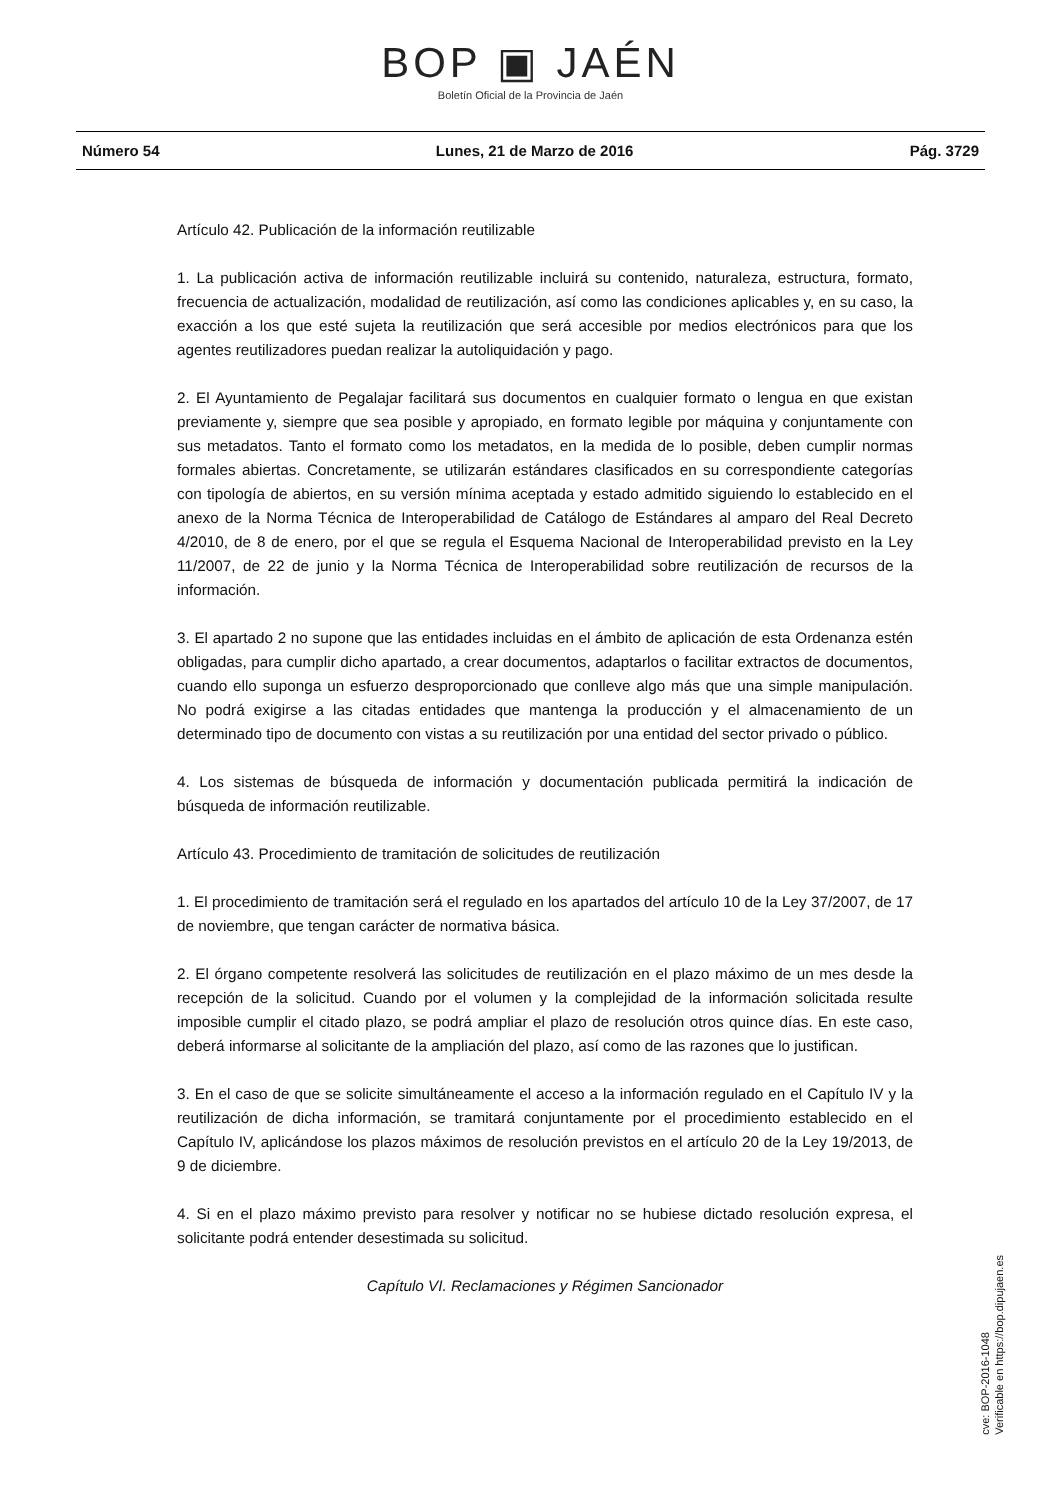BOP ▣ JAÉN
Boletín Oficial de la Provincia de Jaén
Número 54 Lunes, 21 de Marzo de 2016 Pág. 3729
Artículo 42. Publicación de la información reutilizable
1. La publicación activa de información reutilizable incluirá su contenido, naturaleza, estructura, formato, frecuencia de actualización, modalidad de reutilización, así como las condiciones aplicables y, en su caso, la exacción a los que esté sujeta la reutilización que será accesible por medios electrónicos para que los agentes reutilizadores puedan realizar la autoliquidación y pago.
2. El Ayuntamiento de Pegalajar facilitará sus documentos en cualquier formato o lengua en que existan previamente y, siempre que sea posible y apropiado, en formato legible por máquina y conjuntamente con sus metadatos. Tanto el formato como los metadatos, en la medida de lo posible, deben cumplir normas formales abiertas. Concretamente, se utilizarán estándares clasificados en su correspondiente categorías con tipología de abiertos, en su versión mínima aceptada y estado admitido siguiendo lo establecido en el anexo de la Norma Técnica de Interoperabilidad de Catálogo de Estándares al amparo del Real Decreto 4/2010, de 8 de enero, por el que se regula el Esquema Nacional de Interoperabilidad previsto en la Ley 11/2007, de 22 de junio y la Norma Técnica de Interoperabilidad sobre reutilización de recursos de la información.
3. El apartado 2 no supone que las entidades incluidas en el ámbito de aplicación de esta Ordenanza estén obligadas, para cumplir dicho apartado, a crear documentos, adaptarlos o facilitar extractos de documentos, cuando ello suponga un esfuerzo desproporcionado que conlleve algo más que una simple manipulación. No podrá exigirse a las citadas entidades que mantenga la producción y el almacenamiento de un determinado tipo de documento con vistas a su reutilización por una entidad del sector privado o público.
4. Los sistemas de búsqueda de información y documentación publicada permitirá la indicación de búsqueda de información reutilizable.
Artículo 43. Procedimiento de tramitación de solicitudes de reutilización
1. El procedimiento de tramitación será el regulado en los apartados del artículo 10 de la Ley 37/2007, de 17 de noviembre, que tengan carácter de normativa básica.
2. El órgano competente resolverá las solicitudes de reutilización en el plazo máximo de un mes desde la recepción de la solicitud. Cuando por el volumen y la complejidad de la información solicitada resulte imposible cumplir el citado plazo, se podrá ampliar el plazo de resolución otros quince días. En este caso, deberá informarse al solicitante de la ampliación del plazo, así como de las razones que lo justifican.
3. En el caso de que se solicite simultáneamente el acceso a la información regulado en el Capítulo IV y la reutilización de dicha información, se tramitará conjuntamente por el procedimiento establecido en el Capítulo IV, aplicándose los plazos máximos de resolución previstos en el artículo 20 de la Ley 19/2013, de 9 de diciembre.
4. Si en el plazo máximo previsto para resolver y notificar no se hubiese dictado resolución expresa, el solicitante podrá entender desestimada su solicitud.
Capítulo VI. Reclamaciones y Régimen Sancionador
cve: BOP-2016-1048
Verificable en https://bop.dipujaen.es